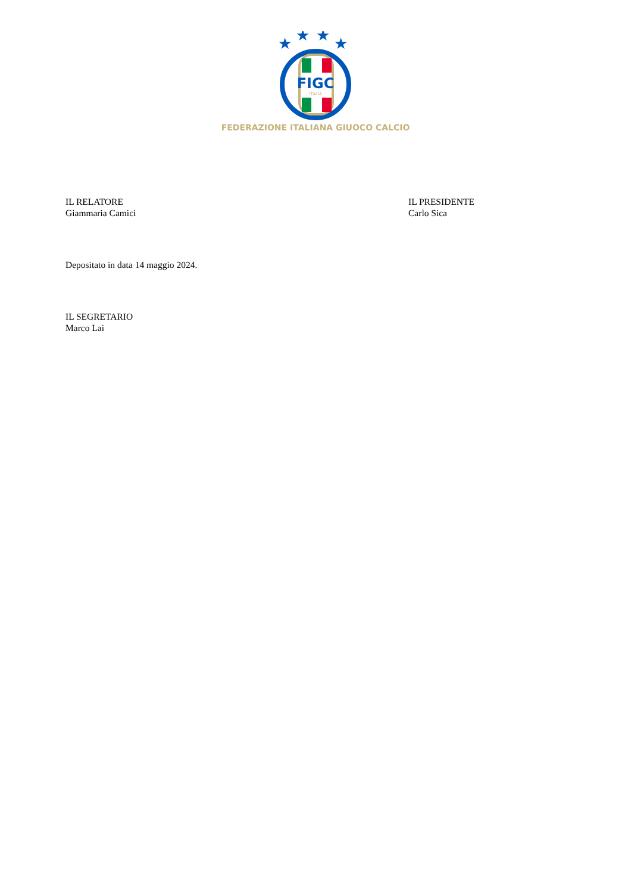★
★
★
★
FIGC
ITALIA
FEDERAZIONE ITALIANA GIUOCO CALCIO
IL RELATORE
Giammaria Camici
IL PRESIDENTE
Carlo Sica
Depositato in data 14 maggio 2024.
IL SEGRETARIO
Marco Lai